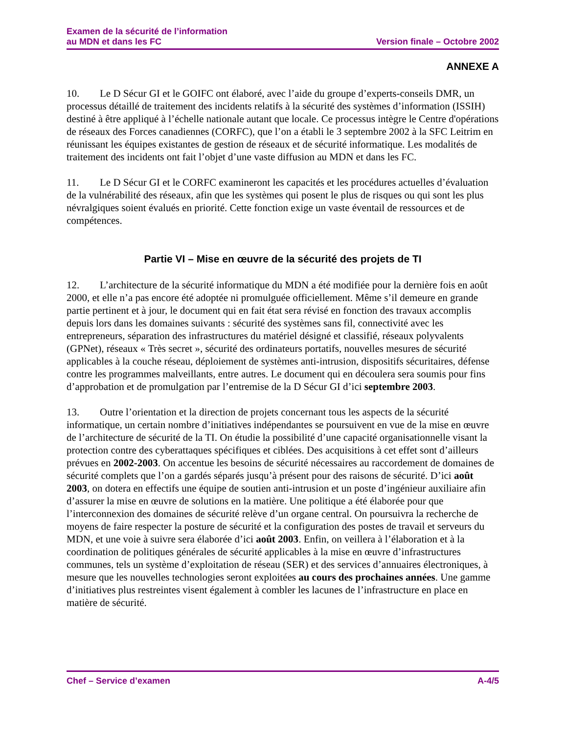Examen de la sécurité de l’information
au MDN et dans les FC
Version finale – Octobre 2002
ANNEXE A
10. Le D Sécur GI et le GOIFC ont élaboré, avec l’aide du groupe d’experts-conseils DMR, un processus détaillé de traitement des incidents relatifs à la sécurité des systèmes d’information (ISSIH) destiné à être appliqué à l’échelle nationale autant que locale. Ce processus intègre le Centre d'opérations de réseaux des Forces canadiennes (CORFC), que l’on a établi le 3 septembre 2002 à la SFC Leitrim en réunissant les équipes existantes de gestion de réseaux et de sécurité informatique. Les modalités de traitement des incidents ont fait l’objet d’une vaste diffusion au MDN et dans les FC.
11. Le D Sécur GI et le CORFC examineront les capacités et les procédures actuelles d’évaluation de la vulnérabilité des réseaux, afin que les systèmes qui posent le plus de risques ou qui sont les plus névralgiques soient évalués en priorité. Cette fonction exige un vaste éventail de ressources et de compétences.
Partie VI – Mise en œuvre de la sécurité des projets de TI
12. L’architecture de la sécurité informatique du MDN a été modifiée pour la dernière fois en août 2000, et elle n’a pas encore été adoptée ni promulguée officiellement. Même s’il demeure en grande partie pertinent et à jour, le document qui en fait état sera révisé en fonction des travaux accomplis depuis lors dans les domaines suivants : sécurité des systèmes sans fil, connectivité avec les entrepreneurs, séparation des infrastructures du matériel désigné et classifié, réseaux polyvalents (GPNet), réseaux « Très secret », sécurité des ordinateurs portatifs, nouvelles mesures de sécurité applicables à la couche réseau, déploiement de systèmes anti-intrusion, dispositifs sécuritaires, défense contre les programmes malveillants, entre autres. Le document qui en découlera sera soumis pour fins d’approbation et de promulgation par l’entremise de la D Sécur GI d’ici septembre 2003.
13. Outre l’orientation et la direction de projets concernant tous les aspects de la sécurité informatique, un certain nombre d’initiatives indépendantes se poursuivent en vue de la mise en œuvre de l’architecture de sécurité de la TI. On étudie la possibilité d’une capacité organisationnelle visant la protection contre des cyberattaques spécifiques et ciblées. Des acquisitions à cet effet sont d’ailleurs prévues en 2002-2003. On accentue les besoins de sécurité nécessaires au raccordement de domaines de sécurité complets que l’on a gardés séparés jusqu’à présent pour des raisons de sécurité. D’ici août 2003, on dotera en effectifs une équipe de soutien anti-intrusion et un poste d’ingénieur auxiliaire afin d’assurer la mise en œuvre de solutions en la matière. Une politique a été élaborée pour que l’interconnexion des domaines de sécurité relève d’un organe central. On poursuivra la recherche de moyens de faire respecter la posture de sécurité et la configuration des postes de travail et serveurs du MDN, et une voie à suivre sera élaborée d’ici août 2003. Enfin, on veillera à l’élaboration et à la coordination de politiques générales de sécurité applicables à la mise en œuvre d’infrastructures communes, tels un système d’exploitation de réseau (SER) et des services d’annuaires électroniques, à mesure que les nouvelles technologies seront exploitées au cours des prochaines années. Une gamme d’initiatives plus restreintes visent également à combler les lacunes de l’infrastructure en place en matière de sécurité.
Chef – Service d’examen A-4/5